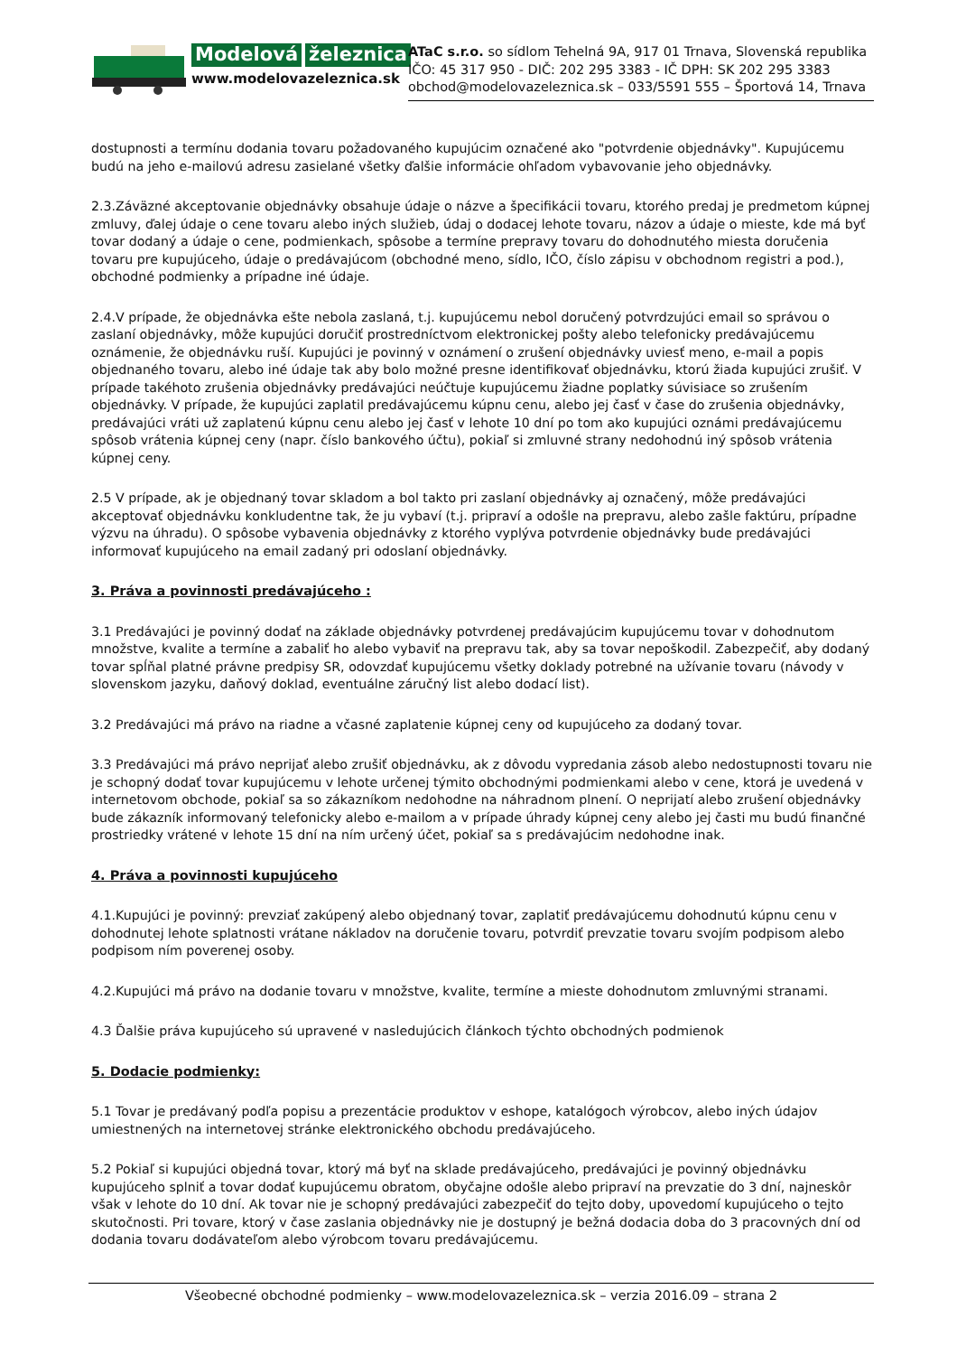Modelová železnica
www.modelovazeleznica.sk
ATaC s.r.o. so sídlom Tehelná 9A, 917 01 Trnava, Slovenská republika
IČO: 45 317 950 - DIČ: 202 295 3383 - IČ DPH: SK 202 295 3383
obchod@modelovazeleznica.sk – 033/5591 555 – Športová 14, Trnava
dostupnosti a termínu dodania tovaru požadovaného kupujúcim označené ako "potvrdenie objednávky". Kupujúcemu budú na jeho e-mailovú adresu zasielané všetky ďalšie informácie ohľadom vybavovanie jeho objednávky.
2.3.Záväzné akceptovanie objednávky obsahuje údaje o názve a špecifikácii tovaru, ktorého predaj je predmetom kúpnej zmluvy, ďalej údaje o cene tovaru alebo iných služieb, údaj o dodacej lehote tovaru, názov a údaje o mieste, kde má byť tovar dodaný a údaje o cene, podmienkach, spôsobe a termíne prepravy tovaru do dohodnutého miesta doručenia tovaru pre kupujúceho, údaje o predávajúcom (obchodné meno, sídlo, IČO, číslo zápisu v obchodnom registri a pod.), obchodné podmienky a prípadne iné údaje.
2.4.V prípade, že objednávka ešte nebola zaslaná, t.j. kupujúcemu nebol doručený potvrdzujúci email so správou o zaslaní objednávky, môže kupujúci doručiť prostredníctvom elektronickej pošty alebo telefonicky predávajúcemu oznámenie, že objednávku ruší. Kupujúci je povinný v oznámení o zrušení objednávky uviesť meno, e-mail a popis objednaného tovaru, alebo iné údaje tak aby bolo možné presne identifikovať objednávku, ktorú žiada kupujúci zrušiť. V prípade takéhoto zrušenia objednávky predávajúci neúčtuje kupujúcemu žiadne poplatky súvisiace so zrušením objednávky. V prípade, že kupujúci zaplatil predávajúcemu kúpnu cenu, alebo jej časť v čase do zrušenia objednávky, predávajúci vráti už zaplatenú kúpnu cenu alebo jej časť v lehote 10 dní po tom ako kupujúci oznámi predávajúcemu spôsob vrátenia kúpnej ceny (napr. číslo bankového účtu), pokiaľ si zmluvné strany nedohodnú iný spôsob vrátenia kúpnej ceny.
2.5 V prípade, ak je objednaný tovar skladom a bol takto pri zaslaní objednávky aj označený, môže predávajúci akceptovať objednávku konkludentne tak, že ju vybaví (t.j. pripraví a odošle na prepravu, alebo zašle faktúru, prípadne výzvu na úhradu). O spôsobe vybavenia objednávky z ktorého vyplýva potvrdenie objednávky bude predávajúci informovať kupujúceho na email zadaný pri odoslaní objednávky.
3. Práva a povinnosti predávajúceho :
3.1 Predávajúci je povinný dodať na základe objednávky potvrdenej predávajúcim kupujúcemu tovar v dohodnutom množstve, kvalite a termíne a zabaliť ho alebo vybaviť na prepravu tak, aby sa tovar nepoškodil. Zabezpečiť, aby dodaný tovar spĺňal platné právne predpisy SR, odovzdať kupujúcemu všetky doklady potrebné na užívanie tovaru (návody v slovenskom jazyku, daňový doklad, eventuálne záručný list alebo dodací list).
3.2 Predávajúci má právo na riadne a včasné zaplatenie kúpnej ceny od kupujúceho za dodaný tovar.
3.3 Predávajúci má právo neprijať alebo zrušiť objednávku, ak z dôvodu vypredania zásob alebo nedostupnosti tovaru nie je schopný dodať tovar kupujúcemu v lehote určenej týmito obchodnými podmienkami alebo v cene, ktorá je uvedená v internetovom obchode, pokiaľ sa so zákazníkom nedohodne na náhradnom plnení. O neprijatí alebo zrušení objednávky bude zákazník informovaný telefonicky alebo e-mailom a v prípade úhrady kúpnej ceny alebo jej časti mu budú finančné prostriedky vrátené v lehote 15 dní na ním určený účet, pokiaľ sa s predávajúcim nedohodne inak.
4. Práva a povinnosti kupujúceho
4.1.Kupujúci je povinný: prevziať zakúpený alebo objednaný tovar, zaplatiť predávajúcemu dohodnutú kúpnu cenu v dohodnutej lehote splatnosti vrátane nákladov na doručenie tovaru, potvrdiť prevzatie tovaru svojím podpisom alebo podpisom ním poverenej osoby.
4.2.Kupujúci má právo na dodanie tovaru v množstve, kvalite, termíne a mieste dohodnutom zmluvnými stranami.
4.3 Ďalšie práva kupujúceho sú upravené v nasledujúcich článkoch týchto obchodných podmienok
5. Dodacie podmienky:
5.1 Tovar je predávaný podľa popisu a prezentácie produktov v eshope, katalógoch výrobcov, alebo iných údajov umiestnených na internetovej stránke elektronického obchodu predávajúceho.
5.2 Pokiaľ si kupujúci objedná tovar, ktorý má byť na sklade predávajúceho, predávajúci je povinný objednávku kupujúceho splniť a tovar dodať kupujúcemu obratom, obyčajne odošle alebo pripraví na prevzatie do 3 dní, najneskôr však v lehote do 10 dní. Ak tovar nie je schopný predávajúci zabezpečiť do tejto doby, upovedomí kupujúceho o tejto skutočnosti. Pri tovare, ktorý v čase zaslania objednávky nie je dostupný je bežná dodacia doba do 3 pracovných dní od dodania tovaru dodávateľom alebo výrobcom tovaru predávajúcemu.
Všeobecné obchodné podmienky – www.modelovazeleznica.sk – verzia 2016.09 – strana 2